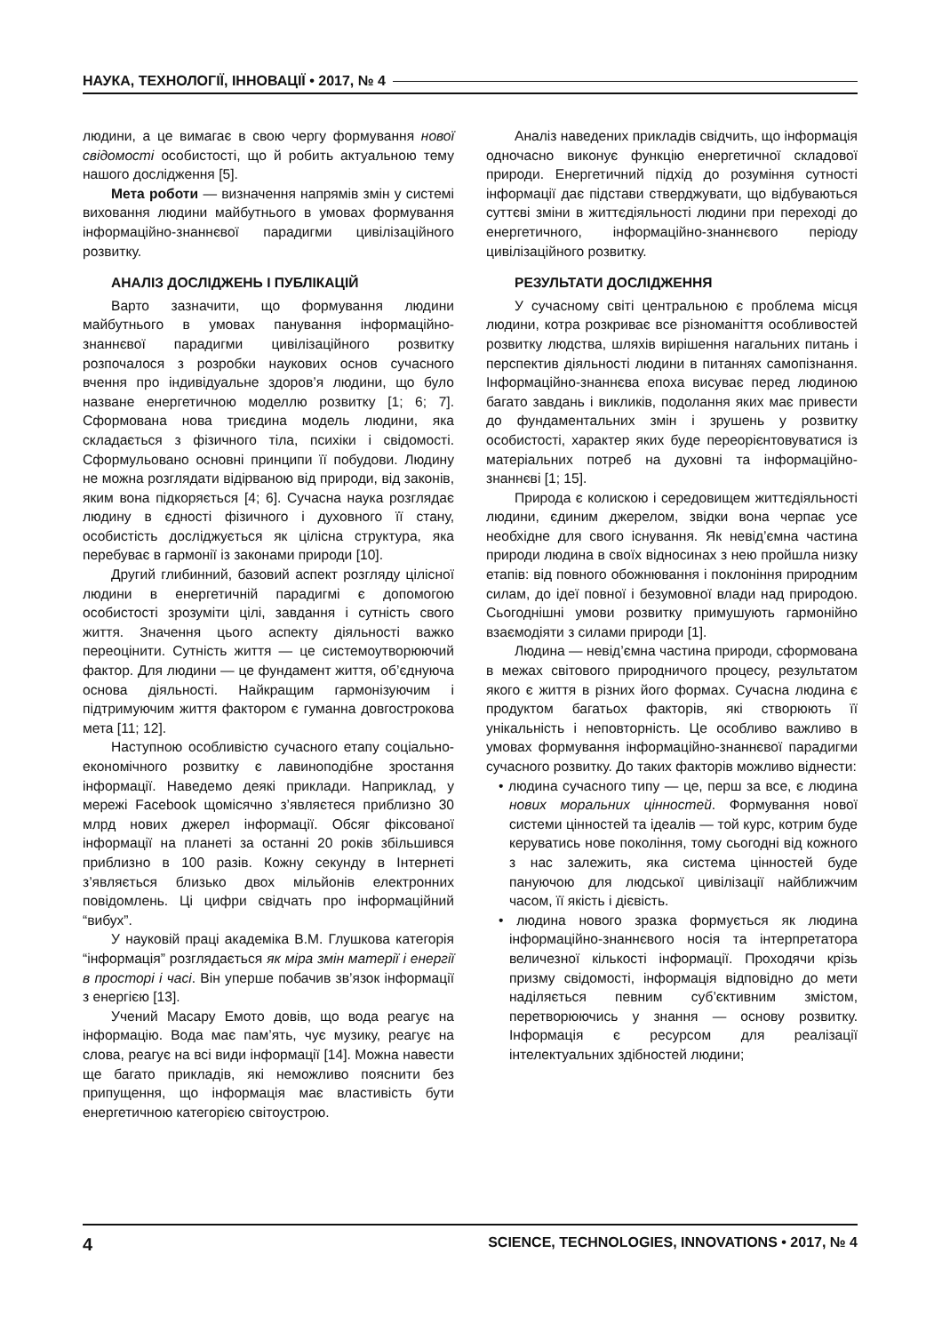НАУКА, ТЕХНОЛОГІЇ, ІННОВАЦІЇ • 2017, № 4
людини, а це вимагає в свою чергу формування нової свідомості особистості, що й робить актуальною тему нашого дослідження [5].
Мета роботи — визначення напрямів змін у системі виховання людини майбутнього в умовах формування інформаційно-знаннєвої парадигми цивілізаційного розвитку.
АНАЛІЗ ДОСЛІДЖЕНЬ І ПУБЛІКАЦІЙ
Варто зазначити, що формування людини майбутнього в умовах панування інформаційно-знаннєвої парадигми цивілізаційного розвитку розпочалося з розробки наукових основ сучасного вчення про індивідуальне здоров’я людини, що було назване енергетичною моделлю розвитку [1; 6; 7]. Сформована нова триєдина модель людини, яка складається з фізичного тіла, психіки і свідомості. Сформульовано основні принципи її побудови. Людину не можна розглядати відірваною від природи, від законів, яким вона підкоряється [4; 6]. Сучасна наука розглядає людину в єдності фізичного і духовного її стану, особистість досліджується як цілісна структура, яка перебуває в гармонії із законами природи [10].
Другий глибинний, базовий аспект розгляду цілісної людини в енергетичній парадигмі є допомогою особистості зрозуміти цілі, завдання і сутність свого життя. Значення цього аспекту діяльності важко переоцінити. Сутність життя — це системоутворюючий фактор. Для людини — це фундамент життя, об’єднуюча основа діяльності. Найкращим гармонізуючим і підтримуючим життя фактором є гуманна довгострокова мета [11; 12].
Наступною особливістю сучасного етапу соціально-економічного розвитку є лавиноподібне зростання інформації. Наведемо деякі приклади. Наприклад, у мережі Facebook щомісячно з’являєтеся приблизно 30 млрд нових джерел інформації. Обсяг фіксованої інформації на планеті за останні 20 років збільшився приблизно в 100 разів. Кожну секунду в Інтернеті з’являється близько двох мільйонів електронних повідомлень. Ці цифри свідчать про інформаційний “вибух”.
У науковій праці академіка В.М. Глушкова категорія “інформація” розглядається як міра змін матерії і енергії в просторі і часі. Він уперше побачив зв’язок інформації з енергією [13].
Учений Масару Емото довів, що вода реагує на інформацію. Вода має пам’ять, чує музику, реагує на слова, реагує на всі види інформації [14]. Можна навести ще багато прикладів, які неможливо пояснити без припущення, що інформація має властивість бути енергетичною категорією світоустрою.
Аналіз наведених прикладів свідчить, що інформація одночасно виконує функцію енергетичної складової природи. Енергетичний підхід до розуміння сутності інформації дає підстави стверджувати, що відбуваються суттєві зміни в життєдіяльності людини при переході до енергетичного, інформаційно-знаннєвого періоду цивілізаційного розвитку.
РЕЗУЛЬТАТИ ДОСЛІДЖЕННЯ
У сучасному світі центральною є проблема місця людини, котра розкриває все різноманіття особливостей розвитку людства, шляхів вирішення нагальних питань і перспектив діяльності людини в питаннях самопізнання. Інформаційно-знаннєва епоха висуває перед людиною багато завдань і викликів, подолання яких має привести до фундаментальних змін і зрушень у розвитку особистості, характер яких буде переорієнтовуватися із матеріальних потреб на духовні та інформаційно-знаннєві [1; 15].
Природа є колискою і середовищем життєдіяльності людини, єдиним джерелом, звідки вона черпає усе необхідне для свого існування. Як невід’ємна частина природи людина в своїх відносинах з нею пройшла низку етапів: від повного обожнювання і поклоніння природним силам, до ідеї повної і безумовної влади над природою. Сьогоднішні умови розвитку примушують гармонійно взаємодіяти з силами природи [1].
Людина — невід’ємна частина природи, сформована в межах світового природничого процесу, результатом якого є життя в різних його формах. Сучасна людина є продуктом багатьох факторів, які створюють її унікальність і неповторність. Це особливо важливо в умовах формування інформаційно-знаннєвої парадигми сучасного розвитку. До таких факторів можливо віднести:
• людина сучасного типу — це, перш за все, є людина нових моральних цінностей. Формування нової системи цінностей та ідеалів — той курс, котрим буде керуватись нове покоління, тому сьогодні від кожного з нас залежить, яка система цінностей буде пануючою для людської цивілізації найближчим часом, її якість і дієвість.
• людина нового зразка формується як людина інформаційно-знаннєвого носія та інтерпретатора величезної кількості інформації. Проходячи крізь призму свідомості, інформація відповідно до мети наділяється певним суб’єктивним змістом, перетворюючись у знання — основу розвитку. Інформація є ресурсом для реалізації інтелектуальних здібностей людини;
4 SCIENCE, TECHNOLOGIES, INNOVATIONS • 2017, № 4